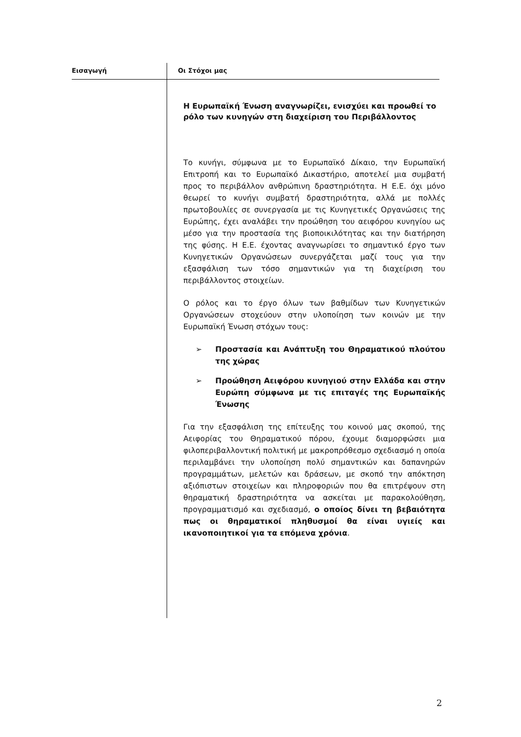Εισαγωγή Οι Στόχοι μας
Η Ευρωπαϊκή Ένωση αναγνωρίζει, ενισχύει και προωθεί το ρόλο των κυνηγών στη διαχείριση του Περιβάλλοντος
Το κυνήγι, σύμφωνα με το Ευρωπαϊκό Δίκαιο, την Ευρωπαϊκή Επιτροπή και το Ευρωπαϊκό Δικαστήριο, αποτελεί μια συμβατή προς το περιβάλλον ανθρώπινη δραστηριότητα. Η Ε.Ε. όχι μόνο θεωρεί το κυνήγι συμβατή δραστηριότητα, αλλά με πολλές πρωτοβουλίες σε συνεργασία με τις Κυνηγετικές Οργανώσεις της Ευρώπης, έχει αναλάβει την προώθηση του αειφόρου κυνηγίου ως μέσο για την προστασία της βιοποικιλότητας και την διατήρηση της φύσης. Η Ε.Ε. έχοντας αναγνωρίσει το σημαντικό έργο των Κυνηγετικών Οργανώσεων συνεργάζεται μαζί τους για την εξασφάλιση των τόσο σημαντικών για τη διαχείριση του περιβάλλοντος στοιχείων.
Ο ρόλος και το έργο όλων των βαθμίδων των Κυνηγετικών Οργανώσεων στοχεύουν στην υλοποίηση των κοινών με την Ευρωπαϊκή Ένωση στόχων τους:
➢ Προστασία και Ανάπτυξη του Θηραματικού πλούτου της χώρας
➢ Προώθηση Αειφόρου κυνηγιού στην Ελλάδα και στην Ευρώπη σύμφωνα με τις επιταγές της Ευρωπαϊκής Ένωσης
Για την εξασφάλιση της επίτευξης του κοινού μας σκοπού, της Αειφορίας του Θηραματικού πόρου, έχουμε διαμορφώσει μια φιλοπεριβαλλοντική πολιτική με μακροπρόθεσμο σχεδιασμό η οποία περιλαμβάνει την υλοποίηση πολύ σημαντικών και δαπανηρών προγραμμάτων, μελετών και δράσεων, με σκοπό την απόκτηση αξιόπιστων στοιχείων και πληροφοριών που θα επιτρέψουν στη θηραματική δραστηριότητα να ασκείται με παρακολούθηση, προγραμματισμό και σχεδιασμό, ο οποίος δίνει τη βεβαιότητα πως οι θηραματικοί πληθυσμοί θα είναι υγιείς και ικανοποιητικοί για τα επόμενα χρόνια.
2